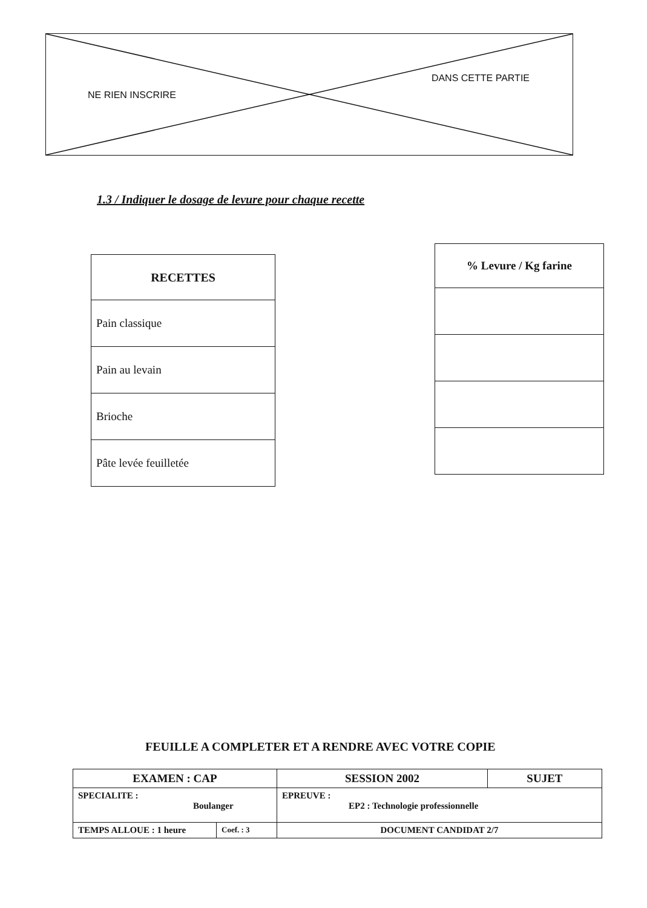NE RIEN INSCRIRE DANS CETTE PARTIE
1.3 / Indiquer le dosage de levure pour chaque recette
| RECETTES |
| --- |
| Pain classique |
| Pain au levain |
| Brioche |
| Pâte levée feuilletée |
| % Levure / Kg farine |
| --- |
FEUILLE A COMPLETER ET A RENDRE AVEC VOTRE COPIE
| EXAMEN : CAP | | SESSION 2002 | SUJET |
| SPECIALITE : Boulanger | | EPREUVE : EP2 : Technologie professionnelle | |
| TEMPS ALLOUE : 1 heure | Coef. : 3 | DOCUMENT CANDIDAT 2/7 | |